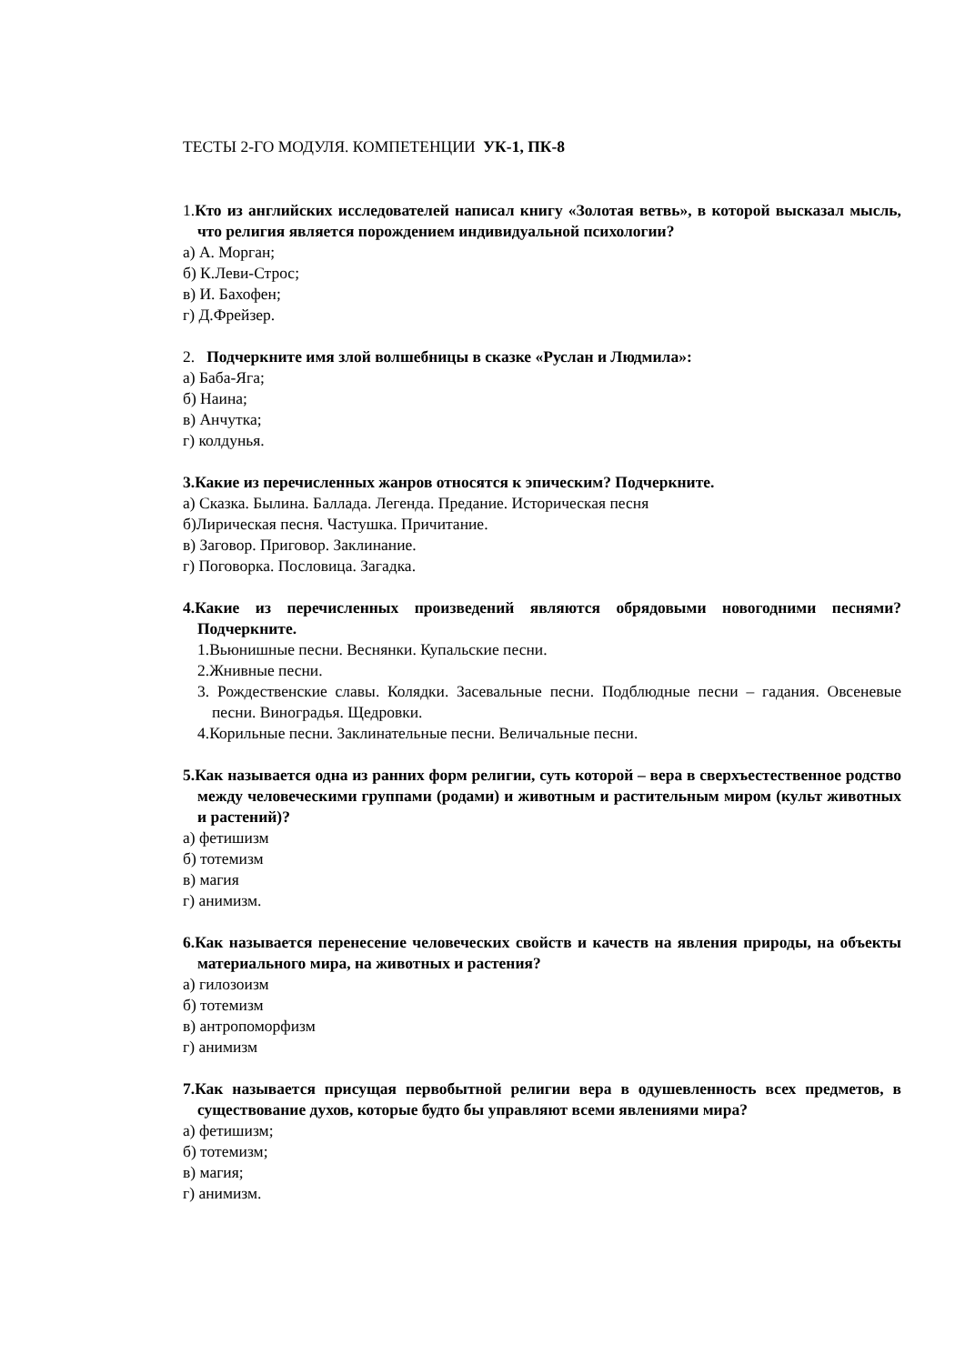ТЕСТЫ 2-ГО МОДУЛЯ. КОМПЕТЕНЦИИ УК-1, ПК-8
1. Кто из английских исследователей написал книгу «Золотая ветвь», в которой высказал мысль, что религия является порождением индивидуальной психологии?
а) А. Морган;
б) К.Леви-Строс;
в) И. Бахофен;
г) Д.Фрейзер.
2. Подчеркните имя злой волшебницы в сказке «Руслан и Людмила»:
а) Баба-Яга;
б) Наина;
в) Анчутка;
г) колдунья.
3.Какие из перечисленных жанров относятся к эпическим? Подчеркните.
а) Сказка. Былина. Баллада. Легенда. Предание. Историческая песня
б)Лирическая песня. Частушка. Причитание.
в) Заговор. Приговор. Заклинание.
г) Поговорка. Пословица. Загадка.
4.Какие из перечисленных произведений являются обрядовыми новогодними песнями? Подчеркните.
1.Вьюнишные песни. Веснянки. Купальские песни.
2.Жнивные песни.
3. Рождественские славы. Колядки. Засевальные песни. Подблюдные песни – гадания. Овсеневые песни. Виноградья. Щедровки.
4.Корильные песни. Заклинательные песни. Величальные песни.
5.Как называется одна из ранних форм религии, суть которой – вера в сверхъестественное родство между человеческими группами (родами) и животным и растительным миром (культ животных и растений)?
а) фетишизм
б) тотемизм
в) магия
г) анимизм.
6.Как называется перенесение человеческих свойств и качеств на явления природы, на объекты материального мира, на животных и растения?
а) гилозоизм
б) тотемизм
в) антропоморфизм
г) анимизм
7.Как называется присущая первобытной религии вера в одушевленность всех предметов, в существование духов, которые будто бы управляют всеми явлениями мира?
а) фетишизм;
б) тотемизм;
в) магия;
г) анимизм.